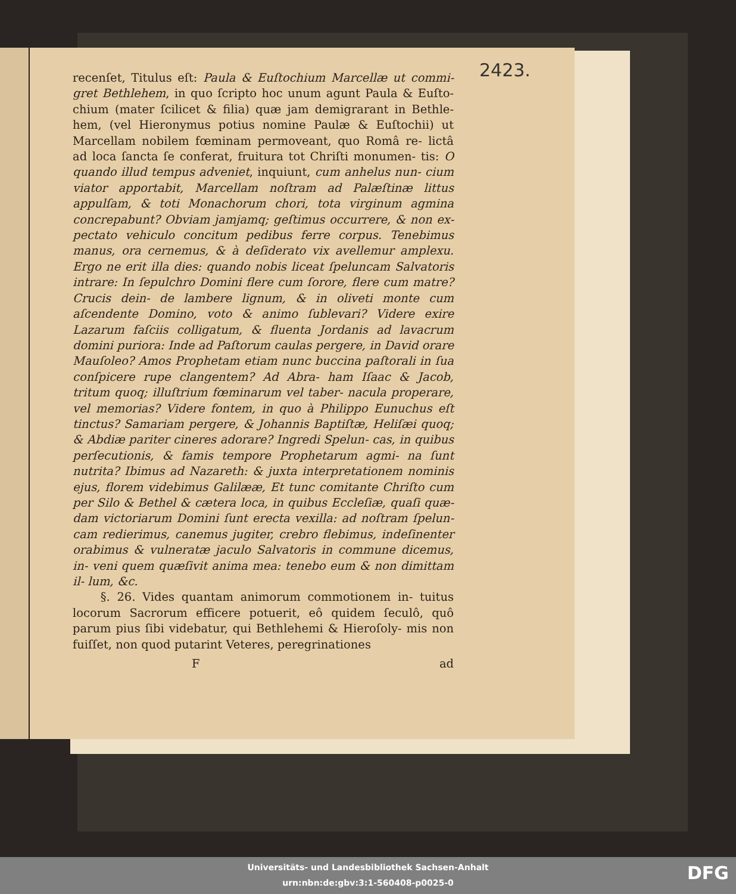2423.
recenſet, Titulus eſt: Paula & Euſtochium Marcellæ ut commi- gret Bethlehem, in quo ſcripto hoc unum agunt Paula & Euſto- chium (mater ſcilicet & filia) quæ jam demigrarant in Bethle- hem, (vel Hieronymus potius nomine Paulæ & Euſtochii) ut Marcellam nobilem fœminam permoveant, quo Româ re- lictâ ad loca ſancta ſe conferat, fruitura tot Chriſti monumen- tis: O quando illud tempus adveniet, inquiunt, cum anhelus nun- cium viator apportabit, Marcellam noſtram ad Palæſtinæ littus appulſam, & toti Monachorum chori, tota virginum agmina concrepabunt? Obviam jamjamq; geſtimus occurrere, & non ex- pectato vehiculo concitum pedibus ferre corpus. Tenebimus manus, ora cernemus, & à deſiderato vix avellemur amplexu. Ergo ne erit illa dies: quando nobis liceat ſpeluncam Salvatoris intrare: In ſepulchro Domini flere cum ſorore, flere cum matre? Crucis dein- de lambere lignum, & in oliveti monte cum aſcendente Domino, voto & animo ſublevari? Videre exire Lazarum faſciis colligatum, & fluenta Jordanis ad lavacrum domini puriora: Inde ad Paſtorum caulas pergere, in David orare Mauſoleo? Amos Prophetam etiam nunc buccina paſtorali in ſua conſpicere rupe clangentem? Ad Abra- ham Iſaac & Jacob, tritum quoq; illuſtrium fœminarum vel taber- nacula properare, vel memorias? Videre fontem, in quo à Philippo Eunuchus eſt tinctus? Samariam pergere, & Johannis Baptiſtæ, Heliſæi quoq; & Abdiæ pariter cineres adorare? Ingredi Spelun- cas, in quibus perſecutionis, & famis tempore Prophetarum agmi- na ſunt nutrita? Ibimus ad Nazareth: & juxta interpretationem nominis ejus, florem videbimus Galilææ, Et tunc comitante Chriſto cum per Silo & Bethel & cætera loca, in quibus Eccleſiæ, quaſi quæ- dam victoriarum Domini ſunt erecta vexilla: ad noſtram ſpelun- cam redierimus, canemus jugiter, crebro flebimus, indeſinenter orabimus & vulneratæ jaculo Salvatoris in commune dicemus, in- veni quem quæſivit anima mea: tenebo eum & non dimittam il- lum, &c.
§. 26. Vides quantam animorum commotionem in- tuitus locorum Sacrorum efficere potuerit, eô quidem ſeculô, quô parum pius ſibi videbatur, qui Bethlehemi & Hieroſoly- mis non fuiſſet, non quod putarint Veteres, peregrinationes
Fad
Universitäts- und Landesbibliothek Sachsen-Anhalt
urn:nbn:de:gbv:3:1-560408-p0025-0
DFG